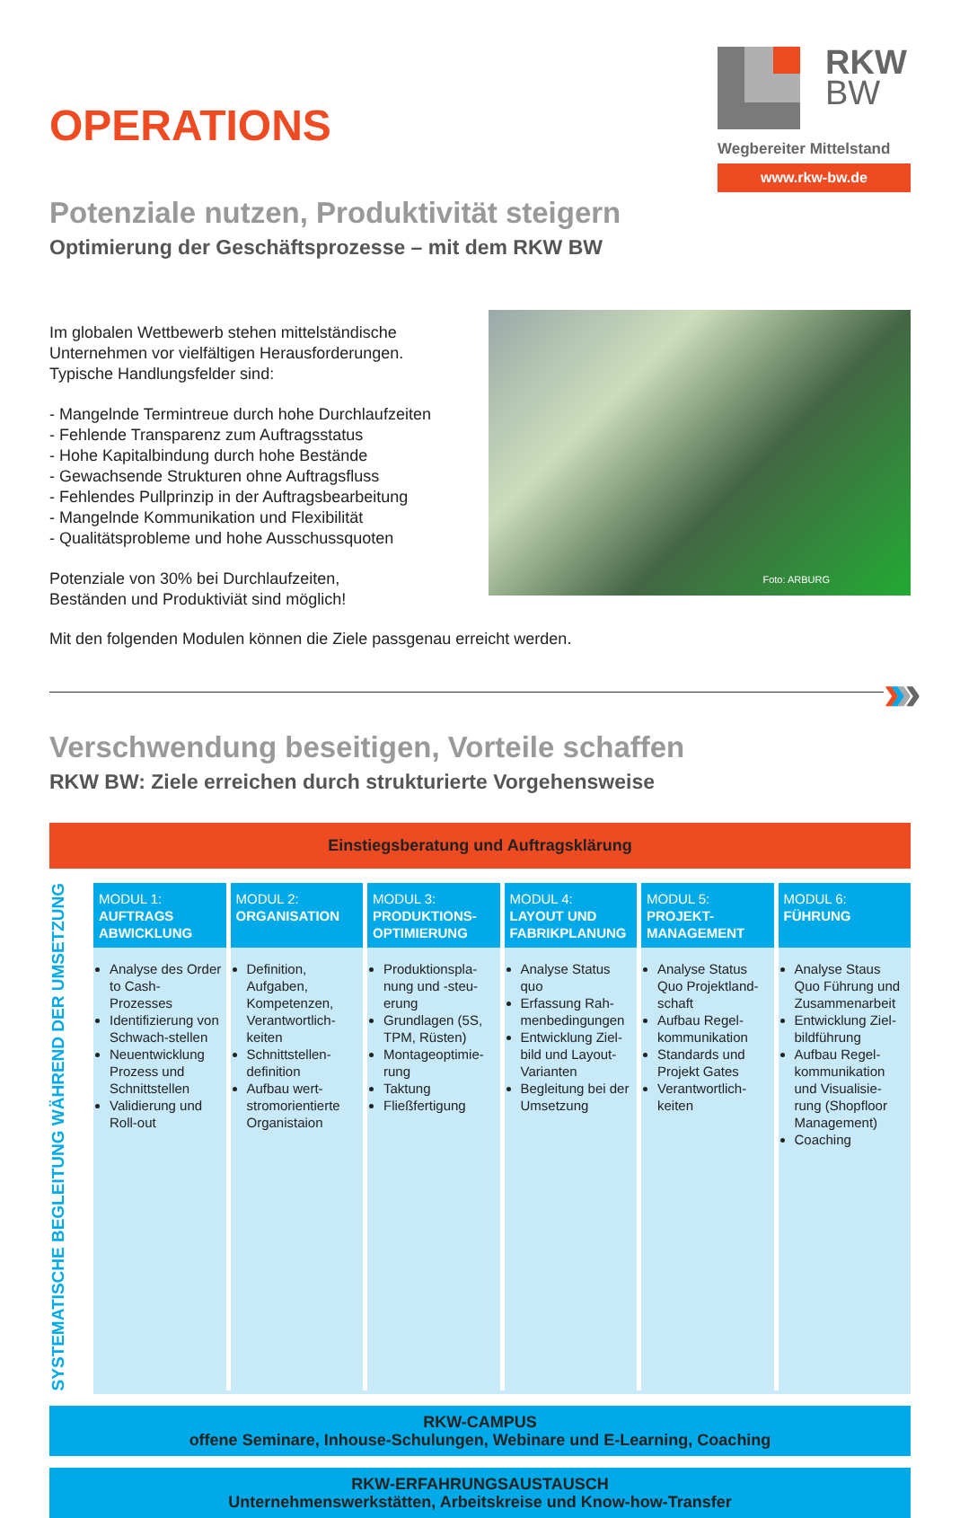OPERATIONS
RKW
BW
Wegbereiter Mittelstand
www.rkw-bw.de
Potenziale nutzen, Produktivität steigern
Optimierung der Geschäftsprozesse – mit dem RKW BW
Im globalen Wettbewerb stehen mittelständische
Unternehmen vor vielfältigen Herausforderungen.
Typische Handlungsfelder sind:
- Mangelnde Termintreue durch hohe Durchlaufzeiten
- Fehlende Transparenz zum Auftragsstatus
- Hohe Kapitalbindung durch hohe Bestände
- Gewachsende Strukturen ohne Auftragsfluss
- Fehlendes Pullprinzip in der Auftragsbearbeitung
- Mangelnde Kommunikation und Flexibilität
- Qualitätsprobleme und hohe Ausschussquoten
Potenziale von 30% bei Durchlaufzeiten,
Beständen und Produktiviät sind möglich!
Foto: ARBURG
Mit den folgenden Modulen können die Ziele passgenau erreicht werden.
››› ›
Verschwendung beseitigen, Vorteile schaffen
RKW BW: Ziele erreichen durch strukturierte Vorgehensweise
Einstiegsberatung und Auftragsklärung
SYSTEMATISCHE BEGLEITUNG WÄHREND DER UMSETZUNG
MODUL 1:
AUFTRAGS ABWICKLUNG
Analyse des Order to Cash-Prozesses
Identifizierung von Schwach-stellen
Neuentwicklung Prozess und Schnittstellen
Validierung und Roll-out
MODUL 2:
ORGANISATION
Definition, Aufgaben, Kompetenzen, Verantwortlich-keiten
Schnittstellen-definition
Aufbau wert-stromorientierte Organistaion
MODUL 3:
PRODUKTIONS-OPTIMIERUNG
Produktionspla-nung und -steu-erung
Grundlagen (5S, TPM, Rüsten)
Montageoptimie-rung
Taktung
Fließfertigung
MODUL 4:
LAYOUT UND FABRIKPLANUNG
Analyse Status quo
Erfassung Rah-menbedingungen
Entwicklung Ziel-bild und Layout-Varianten
Begleitung bei der Umsetzung
MODUL 5:
PROJEKT-MANAGEMENT
Analyse Status Quo Projektland-schaft
Aufbau Regel-kommunikation
Standards und Projekt Gates
Verantwortlich-keiten
MODUL 6:
FÜHRUNG
Analyse Staus Quo Führung und Zusammenarbeit
Entwicklung Ziel-bildführung
Aufbau Regel-kommunikation und Visualisie-rung (Shopfloor Management)
Coaching
RKW-CAMPUS
offene Seminare, Inhouse-Schulungen, Webinare und E-Learning, Coaching
RKW-ERFAHRUNGSAUSTAUSCH
Unternehmenswerkstätten, Arbeitskreise und Know-how-Transfer